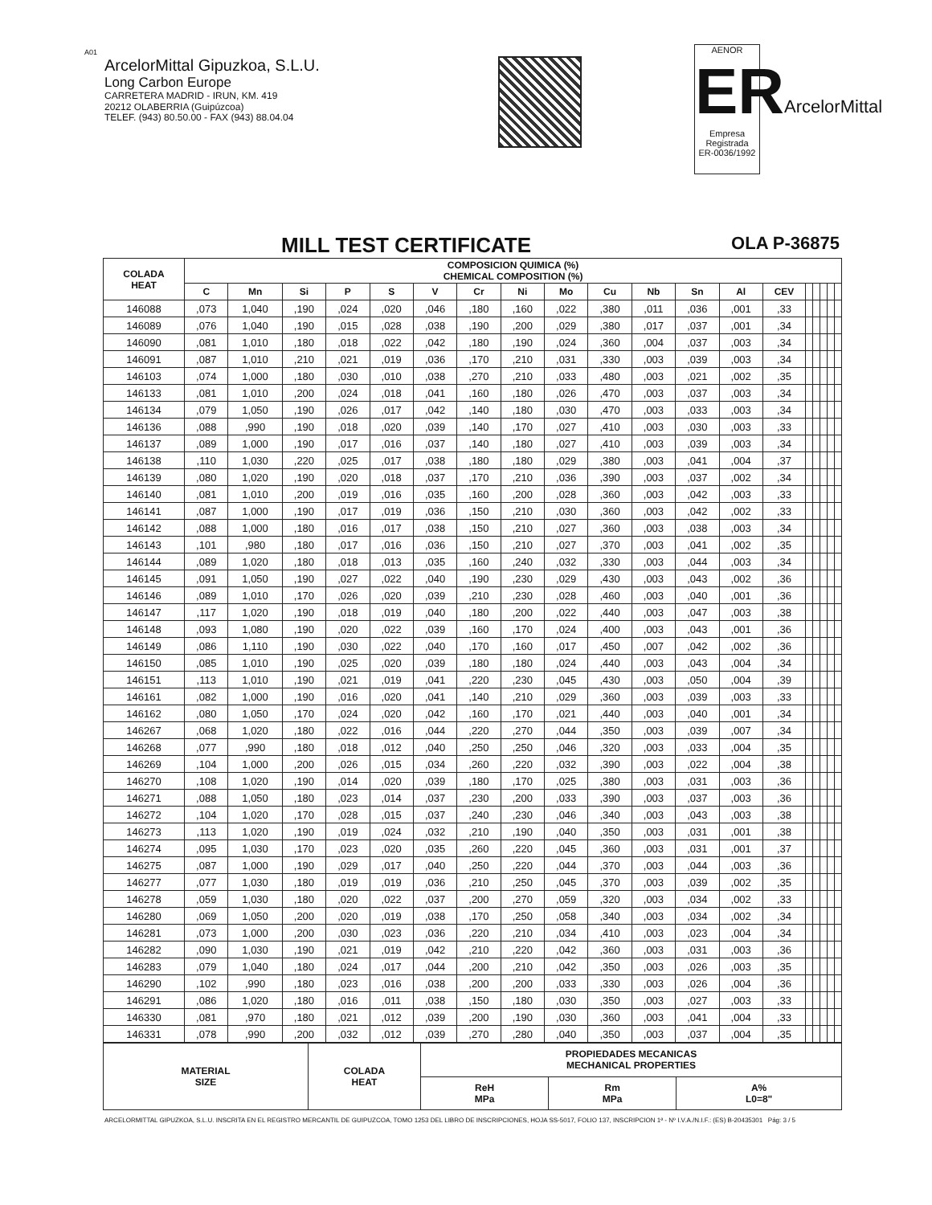A01
ArcelorMittal Gipuzkoa, S.L.U.
Long Carbon Europe
CARRETERA MADRID - IRUN, KM. 419
20212 OLABERRIA (Guipúzcoa)
TELEF. (943) 80.50.00 - FAX (943) 88.04.04
AENOR
ER
Empresa Registrada
ER-0036/1992
ArcelorMittal
MILL TEST CERTIFICATE
OLA P-36875
| COLADA HEAT | COMPOSICION QUIMICA (%) CHEMICAL COMPOSITION (%) | | | | | | | | | | | | | | | | | | |
| --- | --- | --- | --- | --- | --- | --- | --- | --- | --- | --- | --- | --- | --- | --- | --- | --- | --- | --- | --- |
| | C | Mn | Si | P | S | V | Cr | Ni | Mo | Cu | Nb | Sn | Al | CEV | | | | | |
| 146088 | ,073 | 1,040 | ,190 | ,024 | ,020 | ,046 | ,180 | ,160 | ,022 | ,380 | ,011 | ,036 | ,001 | ,33 | | | | | |
| 146089 | ,076 | 1,040 | ,190 | ,015 | ,028 | ,038 | ,190 | ,200 | ,029 | ,380 | ,017 | ,037 | ,001 | ,34 | | | | | |
| 146090 | ,081 | 1,010 | ,180 | ,018 | ,022 | ,042 | ,180 | ,190 | ,024 | ,360 | ,004 | ,037 | ,003 | ,34 | | | | | |
| 146091 | ,087 | 1,010 | ,210 | ,021 | ,019 | ,036 | ,170 | ,210 | ,031 | ,330 | ,003 | ,039 | ,003 | ,34 | | | | | |
| 146103 | ,074 | 1,000 | ,180 | ,030 | ,010 | ,038 | ,270 | ,210 | ,033 | ,480 | ,003 | ,021 | ,002 | ,35 | | | | | |
| 146133 | ,081 | 1,010 | ,200 | ,024 | ,018 | ,041 | ,160 | ,180 | ,026 | ,470 | ,003 | ,037 | ,003 | ,34 | | | | | |
| 146134 | ,079 | 1,050 | ,190 | ,026 | ,017 | ,042 | ,140 | ,180 | ,030 | ,470 | ,003 | ,033 | ,003 | ,34 | | | | | |
| 146136 | ,088 | ,990 | ,190 | ,018 | ,020 | ,039 | ,140 | ,170 | ,027 | ,410 | ,003 | ,030 | ,003 | ,33 | | | | | |
| 146137 | ,089 | 1,000 | ,190 | ,017 | ,016 | ,037 | ,140 | ,180 | ,027 | ,410 | ,003 | ,039 | ,003 | ,34 | | | | | |
| 146138 | ,110 | 1,030 | ,220 | ,025 | ,017 | ,038 | ,180 | ,180 | ,029 | ,380 | ,003 | ,041 | ,004 | ,37 | | | | | |
| 146139 | ,080 | 1,020 | ,190 | ,020 | ,018 | ,037 | ,170 | ,210 | ,036 | ,390 | ,003 | ,037 | ,002 | ,34 | | | | | |
| 146140 | ,081 | 1,010 | ,200 | ,019 | ,016 | ,035 | ,160 | ,200 | ,028 | ,360 | ,003 | ,042 | ,003 | ,33 | | | | | |
| 146141 | ,087 | 1,000 | ,190 | ,017 | ,019 | ,036 | ,150 | ,210 | ,030 | ,360 | ,003 | ,042 | ,002 | ,33 | | | | | |
| 146142 | ,088 | 1,000 | ,180 | ,016 | ,017 | ,038 | ,150 | ,210 | ,027 | ,360 | ,003 | ,038 | ,003 | ,34 | | | | | |
| 146143 | ,101 | ,980 | ,180 | ,017 | ,016 | ,036 | ,150 | ,210 | ,027 | ,370 | ,003 | ,041 | ,002 | ,35 | | | | | |
| 146144 | ,089 | 1,020 | ,180 | ,018 | ,013 | ,035 | ,160 | ,240 | ,032 | ,330 | ,003 | ,044 | ,003 | ,34 | | | | | |
| 146145 | ,091 | 1,050 | ,190 | ,027 | ,022 | ,040 | ,190 | ,230 | ,029 | ,430 | ,003 | ,043 | ,002 | ,36 | | | | | |
| 146146 | ,089 | 1,010 | ,170 | ,026 | ,020 | ,039 | ,210 | ,230 | ,028 | ,460 | ,003 | ,040 | ,001 | ,36 | | | | | |
| 146147 | ,117 | 1,020 | ,190 | ,018 | ,019 | ,040 | ,180 | ,200 | ,022 | ,440 | ,003 | ,047 | ,003 | ,38 | | | | | |
| 146148 | ,093 | 1,080 | ,190 | ,020 | ,022 | ,039 | ,160 | ,170 | ,024 | ,400 | ,003 | ,043 | ,001 | ,36 | | | | | |
| 146149 | ,086 | 1,110 | ,190 | ,030 | ,022 | ,040 | ,170 | ,160 | ,017 | ,450 | ,007 | ,042 | ,002 | ,36 | | | | | |
| 146150 | ,085 | 1,010 | ,190 | ,025 | ,020 | ,039 | ,180 | ,180 | ,024 | ,440 | ,003 | ,043 | ,004 | ,34 | | | | | |
| 146151 | ,113 | 1,010 | ,190 | ,021 | ,019 | ,041 | ,220 | ,230 | ,045 | ,430 | ,003 | ,050 | ,004 | ,39 | | | | | |
| 146161 | ,082 | 1,000 | ,190 | ,016 | ,020 | ,041 | ,140 | ,210 | ,029 | ,360 | ,003 | ,039 | ,003 | ,33 | | | | | |
| 146162 | ,080 | 1,050 | ,170 | ,024 | ,020 | ,042 | ,160 | ,170 | ,021 | ,440 | ,003 | ,040 | ,001 | ,34 | | | | | |
| 146267 | ,068 | 1,020 | ,180 | ,022 | ,016 | ,044 | ,220 | ,270 | ,044 | ,350 | ,003 | ,039 | ,007 | ,34 | | | | | |
| 146268 | ,077 | ,990 | ,180 | ,018 | ,012 | ,040 | ,250 | ,250 | ,046 | ,320 | ,003 | ,033 | ,004 | ,35 | | | | | |
| 146269 | ,104 | 1,000 | ,200 | ,026 | ,015 | ,034 | ,260 | ,220 | ,032 | ,390 | ,003 | ,022 | ,004 | ,38 | | | | | |
| 146270 | ,108 | 1,020 | ,190 | ,014 | ,020 | ,039 | ,180 | ,170 | ,025 | ,380 | ,003 | ,031 | ,003 | ,36 | | | | | |
| 146271 | ,088 | 1,050 | ,180 | ,023 | ,014 | ,037 | ,230 | ,200 | ,033 | ,390 | ,003 | ,037 | ,003 | ,36 | | | | | |
| 146272 | ,104 | 1,020 | ,170 | ,028 | ,015 | ,037 | ,240 | ,230 | ,046 | ,340 | ,003 | ,043 | ,003 | ,38 | | | | | |
| 146273 | ,113 | 1,020 | ,190 | ,019 | ,024 | ,032 | ,210 | ,190 | ,040 | ,350 | ,003 | ,031 | ,001 | ,38 | | | | | |
| 146274 | ,095 | 1,030 | ,170 | ,023 | ,020 | ,035 | ,260 | ,220 | ,045 | ,360 | ,003 | ,031 | ,001 | ,37 | | | | | |
| 146275 | ,087 | 1,000 | ,190 | ,029 | ,017 | ,040 | ,250 | ,220 | ,044 | ,370 | ,003 | ,044 | ,003 | ,36 | | | | | |
| 146277 | ,077 | 1,030 | ,180 | ,019 | ,019 | ,036 | ,210 | ,250 | ,045 | ,370 | ,003 | ,039 | ,002 | ,35 | | | | | |
| 146278 | ,059 | 1,030 | ,180 | ,020 | ,022 | ,037 | ,200 | ,270 | ,059 | ,320 | ,003 | ,034 | ,002 | ,33 | | | | | |
| 146280 | ,069 | 1,050 | ,200 | ,020 | ,019 | ,038 | ,170 | ,250 | ,058 | ,340 | ,003 | ,034 | ,002 | ,34 | | | | | |
| 146281 | ,073 | 1,000 | ,200 | ,030 | ,023 | ,036 | ,220 | ,210 | ,034 | ,410 | ,003 | ,023 | ,004 | ,34 | | | | | |
| 146282 | ,090 | 1,030 | ,190 | ,021 | ,019 | ,042 | ,210 | ,220 | ,042 | ,360 | ,003 | ,031 | ,003 | ,36 | | | | | |
| 146283 | ,079 | 1,040 | ,180 | ,024 | ,017 | ,044 | ,200 | ,210 | ,042 | ,350 | ,003 | ,026 | ,003 | ,35 | | | | | |
| 146290 | ,102 | ,990 | ,180 | ,023 | ,016 | ,038 | ,200 | ,200 | ,033 | ,330 | ,003 | ,026 | ,004 | ,36 | | | | | |
| 146291 | ,086 | 1,020 | ,180 | ,016 | ,011 | ,038 | ,150 | ,180 | ,030 | ,350 | ,003 | ,027 | ,003 | ,33 | | | | | |
| 146330 | ,081 | ,970 | ,180 | ,021 | ,012 | ,039 | ,200 | ,190 | ,030 | ,360 | ,003 | ,041 | ,004 | ,33 | | | | | |
| 146331 | ,078 | ,990 | ,200 | ,032 | ,012 | ,039 | ,270 | ,280 | ,040 | ,350 | ,003 | ,037 | ,004 | ,35 | | | | | |
| MATERIAL SIZE | COLADA HEAT | PROPIEDADES MECANICAS MECHANICAL PROPERTIES | | |
| --- | --- | --- | --- | --- |
| | | ReH MPa | Rm MPa | A% L0=8" |
ARCELORMITTAL GIPUZKOA, S.L.U. INSCRITA EN EL REGISTRO MERCANTIL DE GUIPUZCOA, TOMO 1253 DEL LIBRO DE INSCRIPCIONES, HOJA SS-5017, FOLIO 137, INSCRIPCION 1ª - Nº I.V.A./N.I.F.: (ES) B-20435301 Pág: 3 / 5